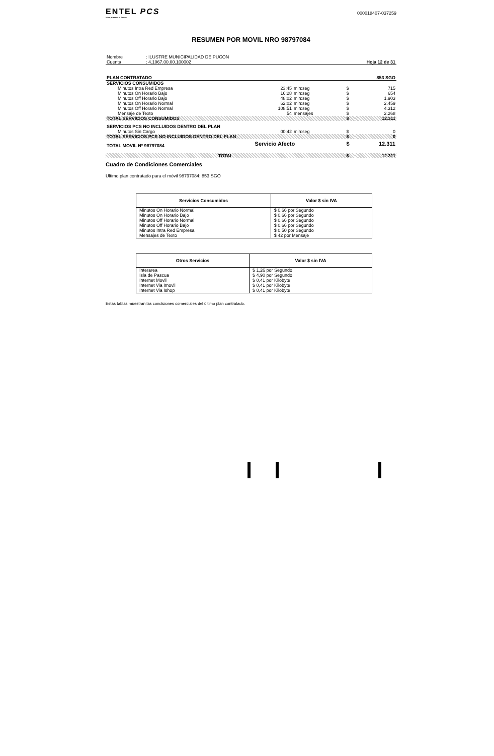ENTEL PCS
Vivir primero el futuro
000018407-037259
RESUMEN POR MOVIL NRO 98797084
| Nombre | : ILUSTRE MUNICIPALIDAD DE PUCON | |
| Cuenta | : 4.1067.00.00.100002 | Hoja 12 de 31 |
| PLAN CONTRATADO | | | | | 853 SGO |
| SERVICIOS CONSUMIDOS | | | | | |
| Minutos Intra Red Empresa | 23:45 | min:seg | $ | | 715 |
| Minutos On Horario Bajo | 16:28 | min:seg | $ | | 654 |
| Minutos Off Horario Bajo | 48:02 | min:seg | $ | | 1.903 |
| Minutos On Horario Normal | 62:02 | min:seg | $ | | 2.459 |
| Minutos Off Horario Normal | 108:51 | min:seg | $ | | 4.312 |
| Mensaje de Texto | 54 | mensajes | $ | | 2.268 |
| TOTAL SERVICIOS CONSUMIDOS | | | $ | | 12.311 |
| SERVICIOS PCS NO INCLUIDOS DENTRO DEL PLAN | | | | | |
| Minutos Sin Cargo | 00:42 | min:seg | $ | | 0 |
| TOTAL SERVICIOS PCS NO INCLUIDOS DENTRO DEL PLAN | | | $ | | 0 |
| TOTAL MOVIL Nº 98797084 | Servicio Afecto | | $ | | 12.311 |
| TOTAL | | | $ | | 12.311 |
Cuadro de Condiciones Comerciales
Ultimo plan contratado para el móvil 98797084: 853 SGO
| Servicios Consumidos | Valor $ sin IVA |
| --- | --- |
| Minutos On Horario Normal | $ 0,66 por Segundo |
| Minutos On Horario Bajo | $ 0,66 por Segundo |
| Minutos Off Horario Normal | $ 0,66 por Segundo |
| Minutos Off Horario Bajo | $ 0,66 por Segundo |
| Minutos Intra Red Empresa | $ 0,50 por Segundo |
| Mensajes de Texto | $ 42 por Mensaje |
| Otros Servicios | Valor $ sin IVA |
| --- | --- |
| Interarea | $ 1,26 por Segundo |
| Isla de Pascua | $ 4,90 por Segundo |
| Internet Movil | $ 0,41 por Kilobyte |
| Internet Via Imovil | $ 0,41 por Kilobyte |
| Internet Via Ishop | $ 0,41 por Kilobyte |
Estas tablas muestran las condiciones comerciales del último plan contratado.